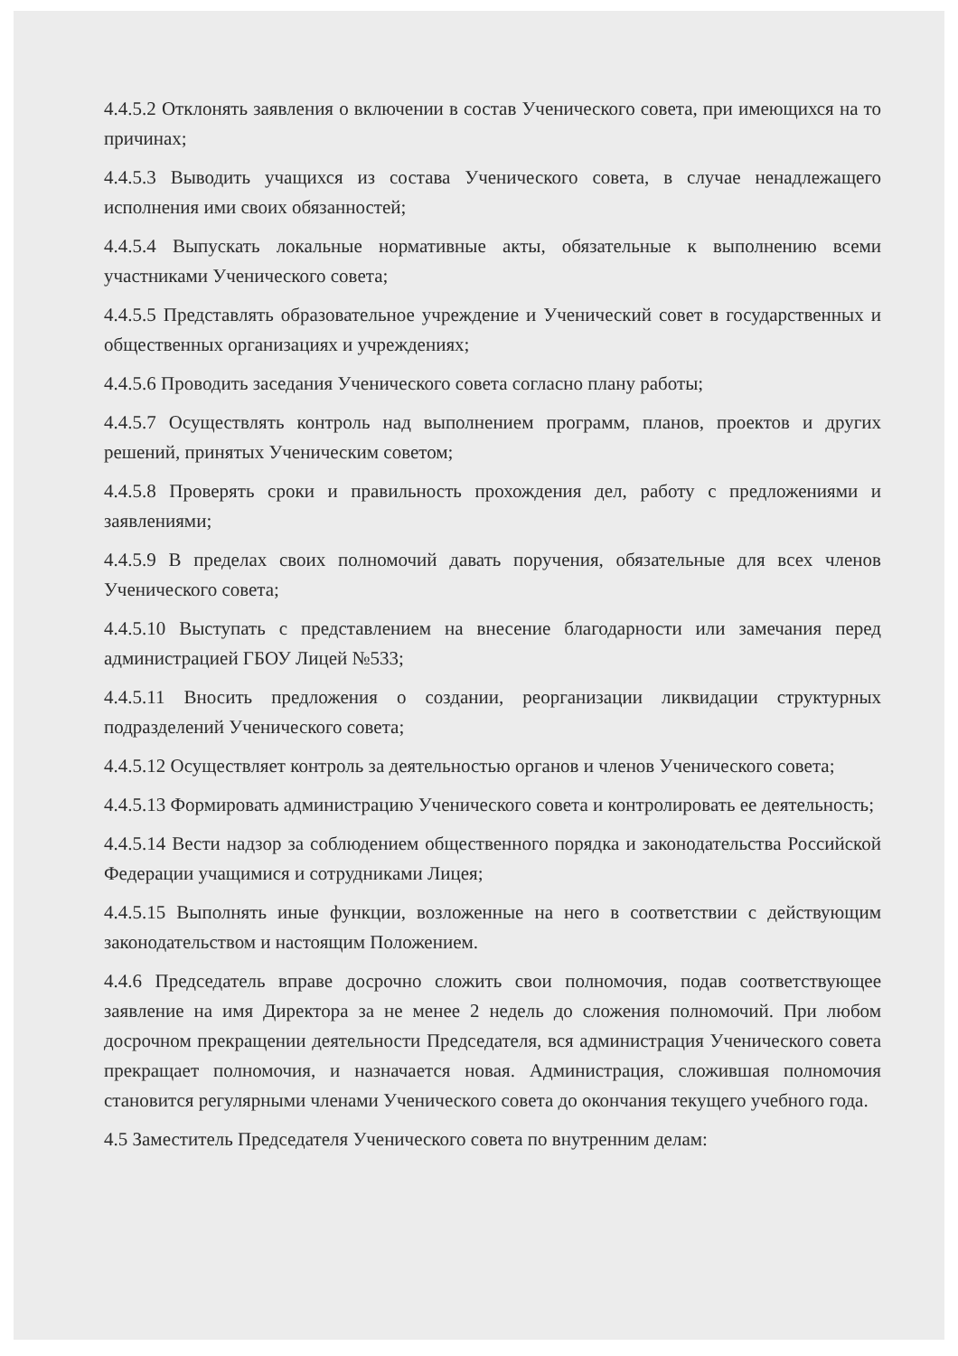4.4.5.2 Отклонять заявления о включении в состав Ученического совета, при имеющихся на то причинах;
4.4.5.3 Выводить учащихся из состава Ученического совета, в случае ненадлежащего исполнения ими своих обязанностей;
4.4.5.4 Выпускать локальные нормативные акты, обязательные к выполнению всеми участниками Ученического совета;
4.4.5.5 Представлять образовательное учреждение и Ученический совет в государственных и общественных организациях и учреждениях;
4.4.5.6 Проводить заседания Ученического совета согласно плану работы;
4.4.5.7 Осуществлять контроль над выполнением программ, планов, проектов и других решений, принятых Ученическим советом;
4.4.5.8 Проверять сроки и правильность прохождения дел, работу с предложениями и заявлениями;
4.4.5.9 В пределах своих полномочий давать поручения, обязательные для всех членов Ученического совета;
4.4.5.10 Выступать с представлением на внесение благодарности или замечания перед администрацией ГБОУ Лицей №533;
4.4.5.11 Вносить предложения о создании, реорганизации ликвидации структурных подразделений Ученического совета;
4.4.5.12 Осуществляет контроль за деятельностью органов и членов Ученического совета;
4.4.5.13 Формировать администрацию Ученического совета и контролировать ее деятельность;
4.4.5.14 Вести надзор за соблюдением общественного порядка и законодательства Российской Федерации учащимися и сотрудниками Лицея;
4.4.5.15 Выполнять иные функции, возложенные на него в соответствии с действующим законодательством и настоящим Положением.
4.4.6 Председатель вправе досрочно сложить свои полномочия, подав соответствующее заявление на имя Директора за не менее 2 недель до сложения полномочий. При любом досрочном прекращении деятельности Председателя, вся администрация Ученического совета прекращает полномочия, и назначается новая. Администрация, сложившая полномочия становится регулярными членами Ученического совета до окончания текущего учебного года.
4.5 Заместитель Председателя Ученического совета по внутренним делам: